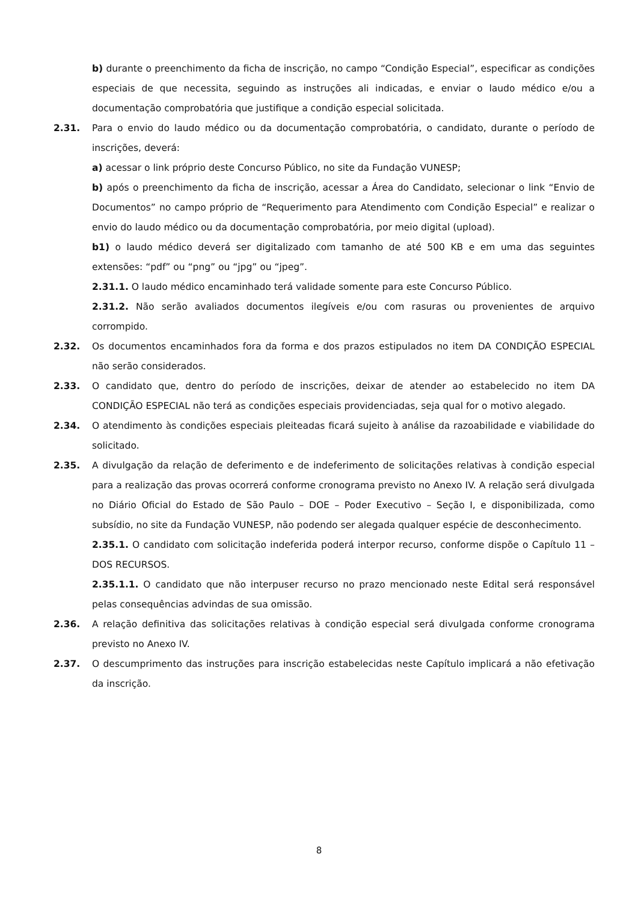b) durante o preenchimento da ficha de inscrição, no campo “Condição Especial”, especificar as condições especiais de que necessita, seguindo as instruções ali indicadas, e enviar o laudo médico e/ou a documentação comprobatória que justifique a condição especial solicitada.
2.31. Para o envio do laudo médico ou da documentação comprobatória, o candidato, durante o período de inscrições, deverá:
a) acessar o link próprio deste Concurso Público, no site da Fundação VUNESP;
b) após o preenchimento da ficha de inscrição, acessar a Área do Candidato, selecionar o link “Envio de Documentos” no campo próprio de “Requerimento para Atendimento com Condição Especial” e realizar o envio do laudo médico ou da documentação comprobatória, por meio digital (upload).
b1) o laudo médico deverá ser digitalizado com tamanho de até 500 KB e em uma das seguintes extensões: “pdf” ou “png” ou “jpg” ou “jpeg”.
2.31.1. O laudo médico encaminhado terá validade somente para este Concurso Público.
2.31.2. Não serão avaliados documentos ilegíveis e/ou com rasuras ou provenientes de arquivo corrompido.
2.32. Os documentos encaminhados fora da forma e dos prazos estipulados no item DA CONDIÇÃO ESPECIAL não serão considerados.
2.33. O candidato que, dentro do período de inscrições, deixar de atender ao estabelecido no item DA CONDIÇÃO ESPECIAL não terá as condições especiais providenciadas, seja qual for o motivo alegado.
2.34. O atendimento às condições especiais pleiteadas ficará sujeito à análise da razoabilidade e viabilidade do solicitado.
2.35. A divulgação da relação de deferimento e de indeferimento de solicitações relativas à condição especial para a realização das provas ocorrerá conforme cronograma previsto no Anexo IV. A relação será divulgada no Diário Oficial do Estado de São Paulo – DOE – Poder Executivo – Seção I, e disponibilizada, como subsídio, no site da Fundação VUNESP, não podendo ser alegada qualquer espécie de desconhecimento.
2.35.1. O candidato com solicitação indeferida poderá interpor recurso, conforme dispõe o Capítulo 11 – DOS RECURSOS.
2.35.1.1. O candidato que não interpuser recurso no prazo mencionado neste Edital será responsável pelas consequências advindas de sua omissão.
2.36. A relação definitiva das solicitações relativas à condição especial será divulgada conforme cronograma previsto no Anexo IV.
2.37. O descumprimento das instruções para inscrição estabelecidas neste Capítulo implicará a não efetivação da inscrição.
8